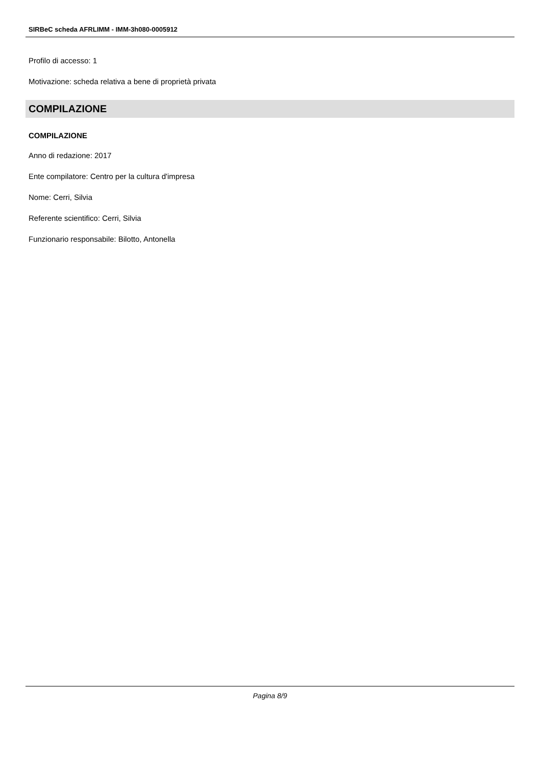SIRBeC scheda AFRLIMM - IMM-3h080-0005912
Profilo di accesso: 1
Motivazione: scheda relativa a bene di proprietà privata
COMPILAZIONE
COMPILAZIONE
Anno di redazione: 2017
Ente compilatore: Centro per la cultura d'impresa
Nome: Cerri, Silvia
Referente scientifico: Cerri, Silvia
Funzionario responsabile: Bilotto, Antonella
Pagina 8/9